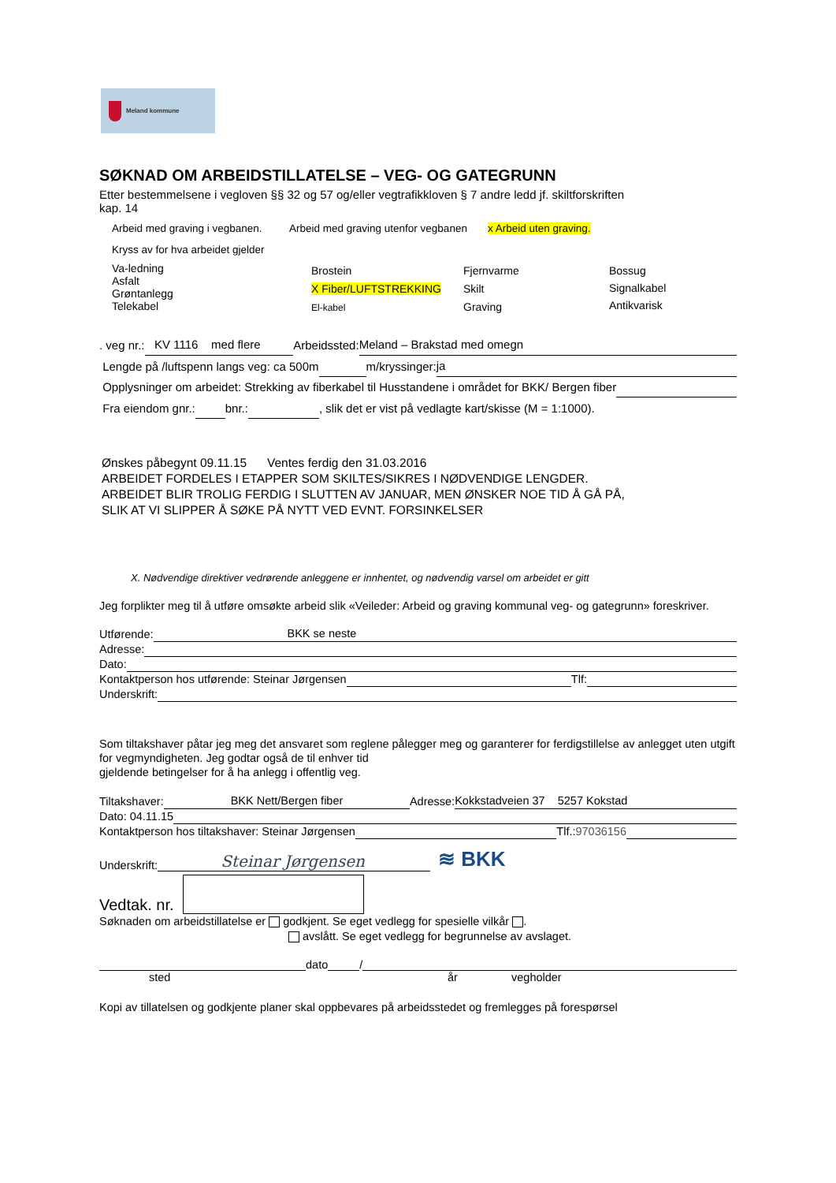Meland kommune
SØKNAD OM ARBEIDSTILLATELSE – VEG- OG GATEGRUNN
Etter bestemmelsene i vegloven §§ 32 og 57 og/eller vegtrafikkloven § 7 andre ledd jf. skiltforskriften
kap. 14
Arbeid med graving i vegbanen. Arbeid med graving utenfor vegbanen x Arbeid uten graving.
Kryss av for hva arbeidet gjelder
Va-ledning
Asfalt
Grøntanlegg
Telekabel
Brostein
X Fiber/LUFTSTREKKING
El-kabel
Fjernvarme
Skilt
Graving
Bossug
Signalkabel
Antikvarisk
. veg nr.: KV 1116 med flere Arbeidssted: Meland – Brakstad med omegn
Lengde på /luftspenn langs veg: ca 500m m/kryssinger: ja
Opplysninger om arbeidet: Strekking av fiberkabel til Husstandene i området for BKK/ Bergen fiber
Fra eiendom gnr.: bnr.: , slik det er vist på vedlagte kart/skisse (M = 1:1000).
Ønskes påbegynt 09.11.15 Ventes ferdig den 31.03.2016
ARBEIDET FORDELES I ETAPPER SOM SKILTES/SIKRES I NØDVENDIGE LENGDER.
ARBEIDET BLIR TROLIG FERDIG I SLUTTEN AV JANUAR, MEN ØNSKER NOE TID Å GÅ PÅ,
SLIK AT VI SLIPPER Å SØKE PÅ NYTT VED EVNT. FORSINKELSER
X. Nødvendige direktiver vedrørende anleggene er innhentet, og nødvendig varsel om arbeidet er gitt
Jeg forplikter meg til å utføre omsøkte arbeid slik «Veileder: Arbeid og graving kommunal veg- og gategrunn» foreskriver.
Utførende: BKK se neste
Adresse:
Dato:
Kontaktperson hos utførende: Steinar Jørgensen Tlf:
Underskrift:
Som tiltakshaver påtar jeg meg det ansvaret som reglene pålegger meg og garanterer for ferdigstillelse av anlegget uten utgift for vegmyndigheten. Jeg godtar også de til enhver tid
gjeldende betingelser for å ha anlegg i offentlig veg.
Tiltakshaver: BKK Nett/Bergen fiber Adresse: Kokkstadveien 37 5257 Kokstad
Dato: 04.11.15
Kontaktperson hos tiltakshaver: Steinar Jørgensen Tlf.: 97036156
Underskrift: Steinar Jørgensen
≋ BKK
Vedtak. nr.
Søknaden om arbeidstillatelse er godkjent. Se eget vedlegg for spesielle vilkår .
avslått. Se eget vedlegg for begrunnelse av avslaget.
dato /
sted år vegholder
Kopi av tillatelsen og godkjente planer skal oppbevares på arbeidsstedet og fremlegges på forespørsel